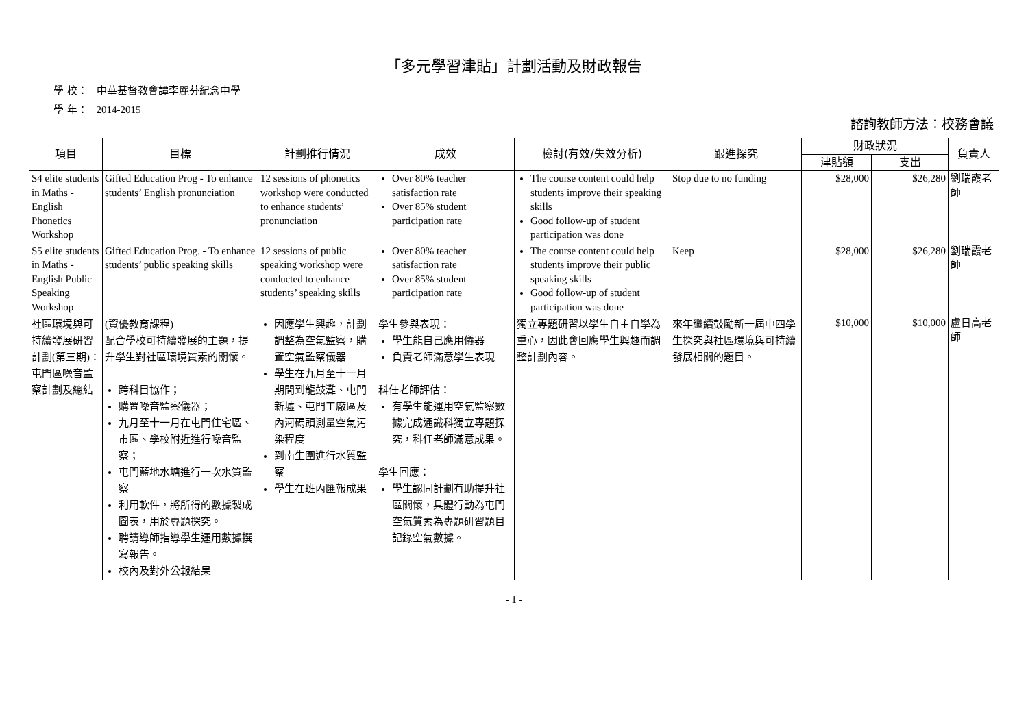「多元學習津貼」計劃活動及財政報告
學 校： 中華基督教會譚李麗芬紀念中學
學 年： 2014-2015
諮詢教師方法：校務會議
| 項目 | 目標 | 計劃推行情況 | 成效 | 檢討(有效/失效分析) | 跟進探究 | 財政狀況 | | 負責人 |
| --- | --- | --- | --- | --- | --- | --- | --- | --- |
| | | | | | | 津貼額 | 支出 | |
| S4 elite students in Maths - English Phonetics Workshop | Gifted Education Prog - To enhance students’ English pronunciation | 12 sessions of phonetics workshop were conducted to enhance students’ pronunciation | Over 80% teacher satisfaction rate Over 85% student participation rate | The course content could help students improve their speaking skills Good follow-up of student participation was done | Stop due to no funding | $28,000 | $26,280 | 劉瑞霞老師 |
| S5 elite students in Maths - English Public Speaking Workshop | Gifted Education Prog. - To enhance students’ public speaking skills | 12 sessions of public speaking workshop were conducted to enhance students’ speaking skills | Over 80% teacher satisfaction rate Over 85% student participation rate | The course content could help students improve their public speaking skills Good follow-up of student participation was done | Keep | $28,000 | $26,280 | 劉瑞霞老師 |
| 社區環境與可持續發展研習計劃(第三期)：屯門區噪音監察計劃及總結 | (資優教育課程) 配合學校可持續發展的主題，提升學生對社區環境質素的關懷。 跨科目協作； 購置噪音監察儀器； 九月至十一月在屯門住宅區、市區、學校附近進行噪音監察； 屯門藍地水塘進行一次水質監察 利用軟件，將所得的數據製成圖表，用於專題探究。 聘請導師指導學生運用數據撰寫報告。 校內及對外公報結果 | 因應學生興趣，計劃調整為空氣監察，購置空氣監察儀器 學生在九月至十一月期間到龍鼓灘、屯門新墟、屯門工廠區及內河碼頭測量空氣污染程度 到南生圍進行水質監察 學生在班內匯報成果 | 學生參與表現： 學生能自己應用儀器 負責老師滿意學生表現 科任老師評估： 有學生能運用空氣監察數據完成通識科獨立專題探究，科任老師滿意成果。 學生回應： 學生認同計劃有助提升社區關懷，具體行動為屯門空氣質素為專題研習題目記錄空氣數據。 | 獨立專題研習以學生自主自學為重心，因此會回應學生興趣而調整計劃內容。 | 來年繼續鼓勵新一屆中四學生探究與社區環境與可持續發展相關的題目。 | $10,000 | $10,000 | 盧日高老師 |
- 1 -